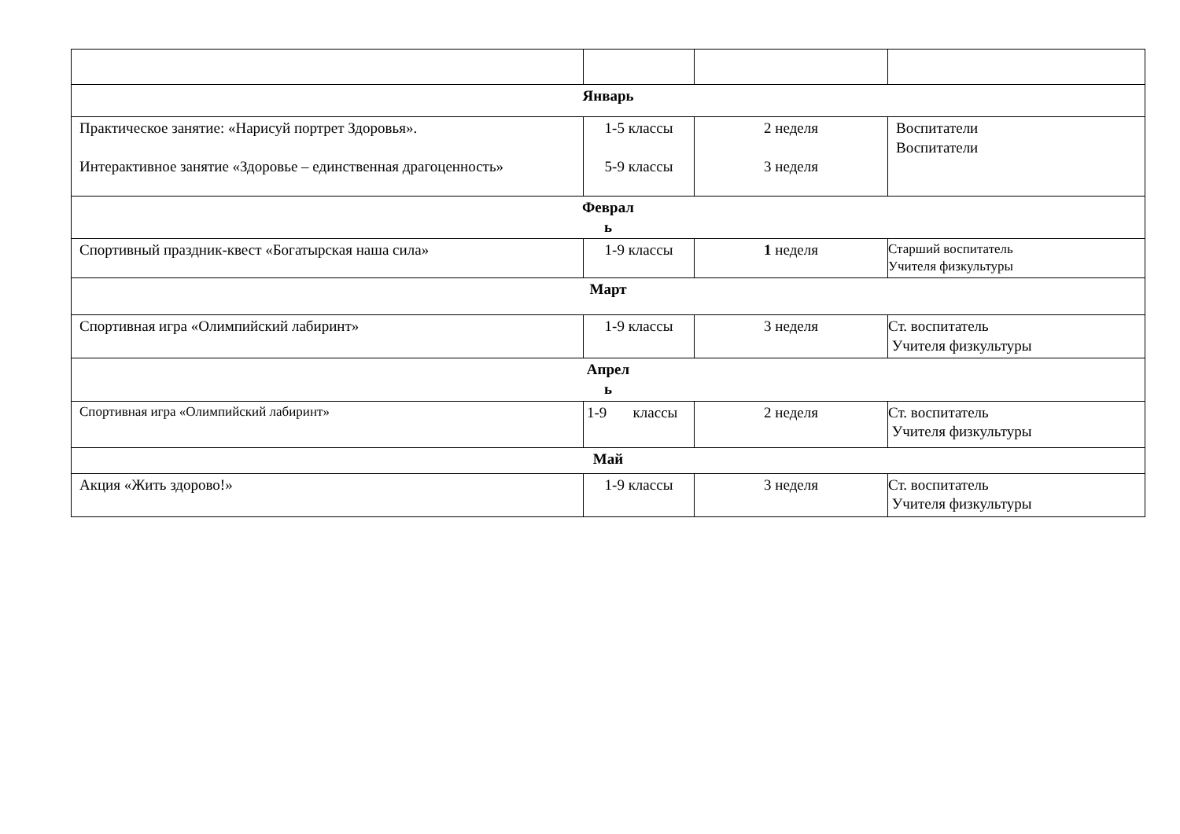| Январь | | | |
| Практическое занятие: «Нарисуй портрет Здоровья». Интерактивное занятие «Здоровье – единственная драгоценность» | 1-5 классы 5-9 классы | 2 неделя 3 неделя | Воспитатели Воспитатели |
| Феврал ь | | | |
| Спортивный праздник-квест «Богатырская наша сила» | 1-9 классы | 1 неделя | Старший воспитатель Учителя физкультуры |
| Март | | | |
| Спортивная игра «Олимпийский лабиринт» | 1-9 классы | 3 неделя | Ст. воспитатель Учителя физкультуры |
| Апрел ь | | | |
| Спортивная игра «Олимпийский лабиринт» | 1-9 классы | 2 неделя | Ст. воспитатель Учителя физкультуры |
| Май | | | |
| Акция «Жить здорово!» | 1-9 классы | 3 неделя | Ст. воспитатель Учителя физкультуры |